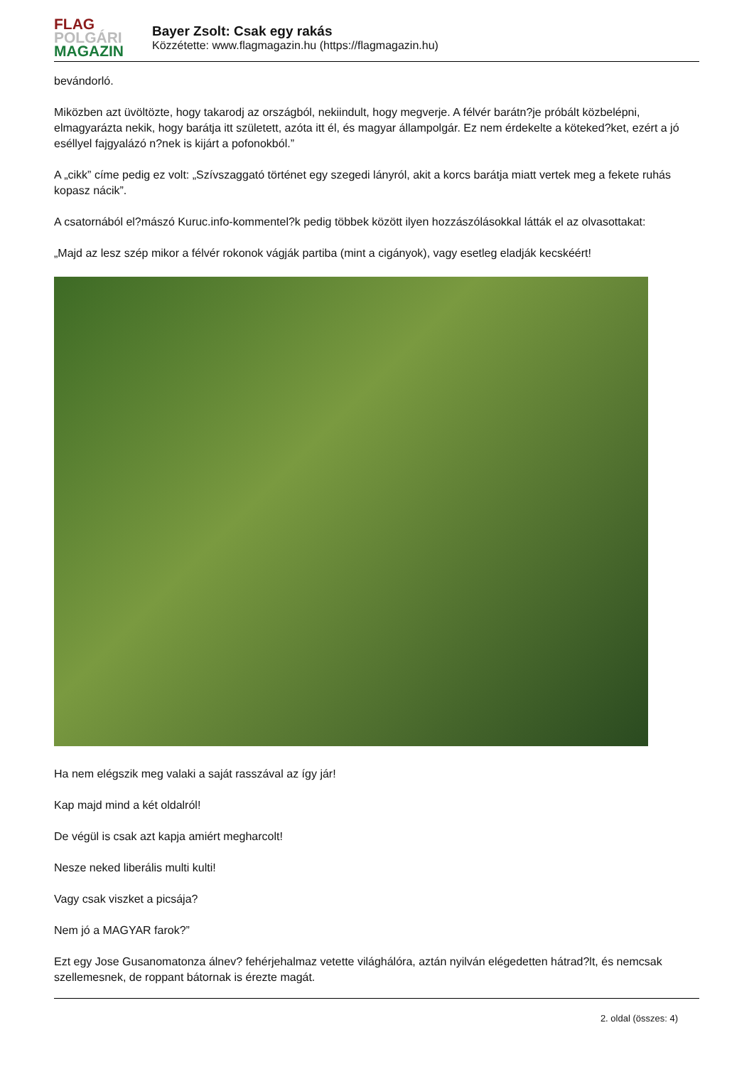FLAG
POLGÁRI
MAGAZIN
Bayer Zsolt: Csak egy rakás
Közzétette: www.flagmagazin.hu (https://flagmagazin.hu)
bevándorló.
Miközben azt üvöltözte, hogy takarodj az országból, nekiindult, hogy megverje. A félvér barátn?je próbált közbelépni, elmagyarázta nekik, hogy barátja itt született, azóta itt él, és magyar állampolgár. Ez nem érdekelte a köteked?ket, ezért a jó eséllyel fajgyalázó n?nek is kijárt a pofonokból.”
A „cikk” címe pedig ez volt: „Szívszaggató történet egy szegedi lányról, akit a korcs barátja miatt vertek meg a fekete ruhás kopasz nácik”.
A csatornából el?mászó Kuruc.info-kommentel?k pedig többek között ilyen hozzászólásokkal látták el az olvasottakat:
„Majd az lesz szép mikor a félvér rokonok vágják partiba (mint a cigányok), vagy esetleg eladják kecskéért!
Ha nem elégszik meg valaki a saját rasszával az így jár!
Kap majd mind a két oldalról!
De végül is csak azt kapja amiért megharcolt!
Nesze neked liberális multi kulti!
Vagy csak viszket a picsája?
Nem jó a MAGYAR farok?”
Ezt egy Jose Gusanomatonza álnev? fehérjehalmaz vetette világhálóra, aztán nyilván elégedetten hátrad?lt, és nemcsak szellemesnek, de roppant bátornak is érezte magát.
2. oldal (összes: 4)